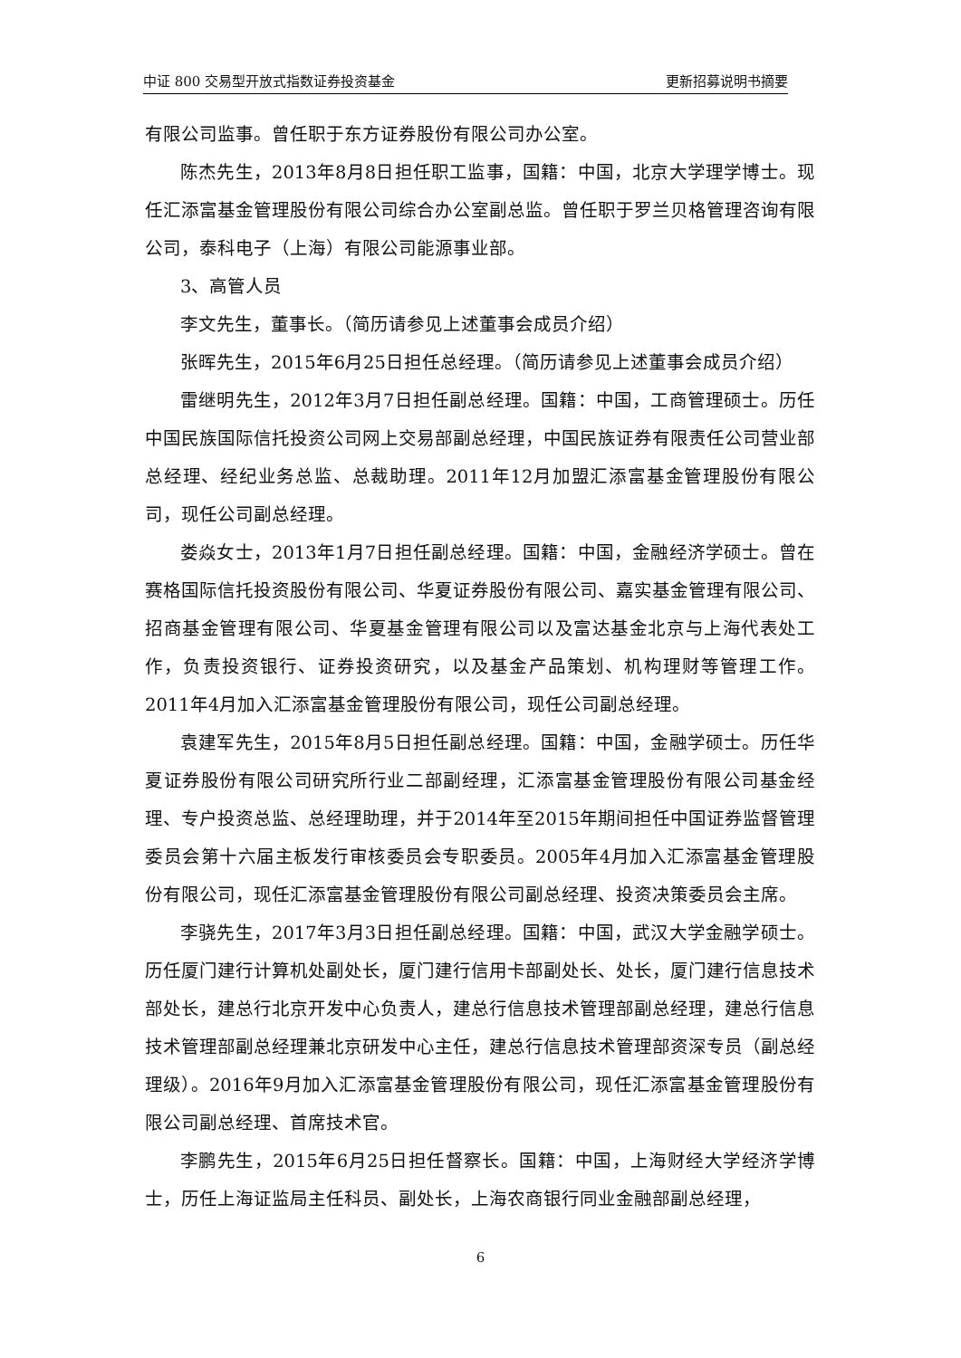中证 800 交易型开放式指数证券投资基金 更新招募说明书摘要
有限公司监事。曾任职于东方证券股份有限公司办公室。
陈杰先生，2013年8月8日担任职工监事，国籍：中国，北京大学理学博士。现任汇添富基金管理股份有限公司综合办公室副总监。曾任职于罗兰贝格管理咨询有限公司，泰科电子（上海）有限公司能源事业部。
3、高管人员
李文先生，董事长。（简历请参见上述董事会成员介绍）
张晖先生，2015年6月25日担任总经理。（简历请参见上述董事会成员介绍）
雷继明先生，2012年3月7日担任副总经理。国籍：中国，工商管理硕士。历任中国民族国际信托投资公司网上交易部副总经理，中国民族证券有限责任公司营业部总经理、经纪业务总监、总裁助理。2011年12月加盟汇添富基金管理股份有限公司，现任公司副总经理。
娄焱女士，2013年1月7日担任副总经理。国籍：中国，金融经济学硕士。曾在赛格国际信托投资股份有限公司、华夏证券股份有限公司、嘉实基金管理有限公司、招商基金管理有限公司、华夏基金管理有限公司以及富达基金北京与上海代表处工作，负责投资银行、证券投资研究，以及基金产品策划、机构理财等管理工作。2011年4月加入汇添富基金管理股份有限公司，现任公司副总经理。
袁建军先生，2015年8月5日担任副总经理。国籍：中国，金融学硕士。历任华夏证券股份有限公司研究所行业二部副经理，汇添富基金管理股份有限公司基金经理、专户投资总监、总经理助理，并于2014年至2015年期间担任中国证券监督管理委员会第十六届主板发行审核委员会专职委员。2005年4月加入汇添富基金管理股份有限公司，现任汇添富基金管理股份有限公司副总经理、投资决策委员会主席。
李骁先生，2017年3月3日担任副总经理。国籍：中国，武汉大学金融学硕士。历任厦门建行计算机处副处长，厦门建行信用卡部副处长、处长，厦门建行信息技术部处长，建总行北京开发中心负责人，建总行信息技术管理部副总经理，建总行信息技术管理部副总经理兼北京研发中心主任，建总行信息技术管理部资深专员（副总经理级）。2016年9月加入汇添富基金管理股份有限公司，现任汇添富基金管理股份有限公司副总经理、首席技术官。
李鹏先生，2015年6月25日担任督察长。国籍：中国，上海财经大学经济学博士，历任上海证监局主任科员、副处长，上海农商银行同业金融部副总经理，
6